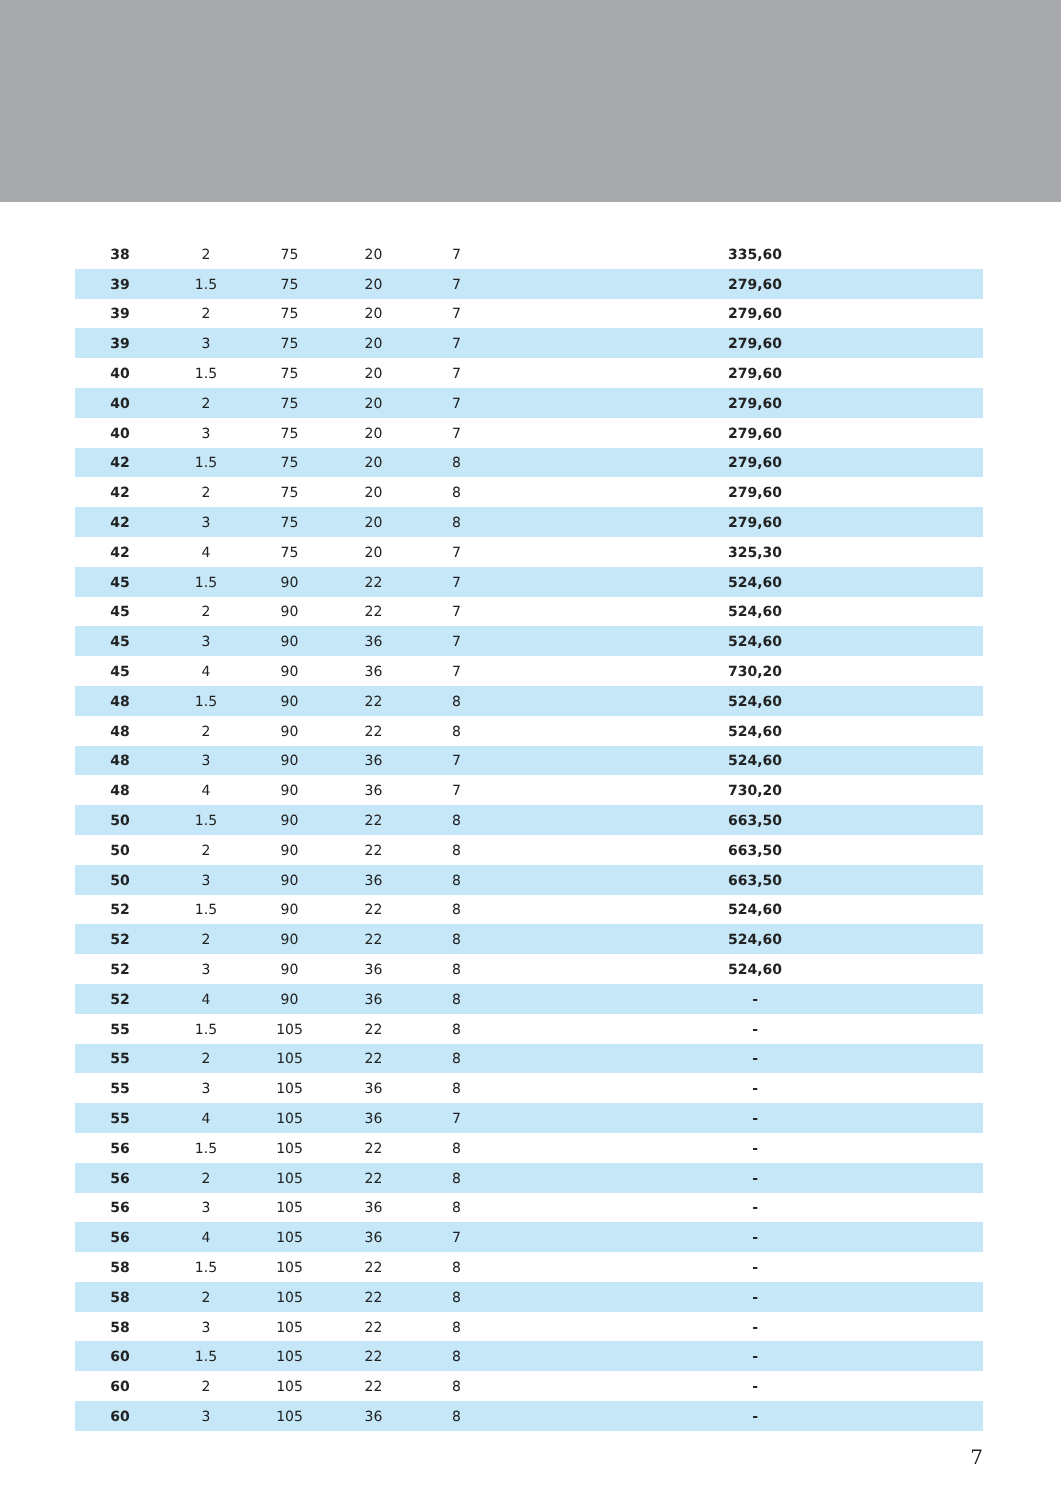| 38 | 2 | 75 | 20 | 7 | 335,60 |
| 39 | 1.5 | 75 | 20 | 7 | 279,60 |
| 39 | 2 | 75 | 20 | 7 | 279,60 |
| 39 | 3 | 75 | 20 | 7 | 279,60 |
| 40 | 1.5 | 75 | 20 | 7 | 279,60 |
| 40 | 2 | 75 | 20 | 7 | 279,60 |
| 40 | 3 | 75 | 20 | 7 | 279,60 |
| 42 | 1.5 | 75 | 20 | 8 | 279,60 |
| 42 | 2 | 75 | 20 | 8 | 279,60 |
| 42 | 3 | 75 | 20 | 8 | 279,60 |
| 42 | 4 | 75 | 20 | 7 | 325,30 |
| 45 | 1.5 | 90 | 22 | 7 | 524,60 |
| 45 | 2 | 90 | 22 | 7 | 524,60 |
| 45 | 3 | 90 | 36 | 7 | 524,60 |
| 45 | 4 | 90 | 36 | 7 | 730,20 |
| 48 | 1.5 | 90 | 22 | 8 | 524,60 |
| 48 | 2 | 90 | 22 | 8 | 524,60 |
| 48 | 3 | 90 | 36 | 7 | 524,60 |
| 48 | 4 | 90 | 36 | 7 | 730,20 |
| 50 | 1.5 | 90 | 22 | 8 | 663,50 |
| 50 | 2 | 90 | 22 | 8 | 663,50 |
| 50 | 3 | 90 | 36 | 8 | 663,50 |
| 52 | 1.5 | 90 | 22 | 8 | 524,60 |
| 52 | 2 | 90 | 22 | 8 | 524,60 |
| 52 | 3 | 90 | 36 | 8 | 524,60 |
| 52 | 4 | 90 | 36 | 8 | - |
| 55 | 1.5 | 105 | 22 | 8 | - |
| 55 | 2 | 105 | 22 | 8 | - |
| 55 | 3 | 105 | 36 | 8 | - |
| 55 | 4 | 105 | 36 | 7 | - |
| 56 | 1.5 | 105 | 22 | 8 | - |
| 56 | 2 | 105 | 22 | 8 | - |
| 56 | 3 | 105 | 36 | 8 | - |
| 56 | 4 | 105 | 36 | 7 | - |
| 58 | 1.5 | 105 | 22 | 8 | - |
| 58 | 2 | 105 | 22 | 8 | - |
| 58 | 3 | 105 | 22 | 8 | - |
| 60 | 1.5 | 105 | 22 | 8 | - |
| 60 | 2 | 105 | 22 | 8 | - |
| 60 | 3 | 105 | 36 | 8 | - |
7